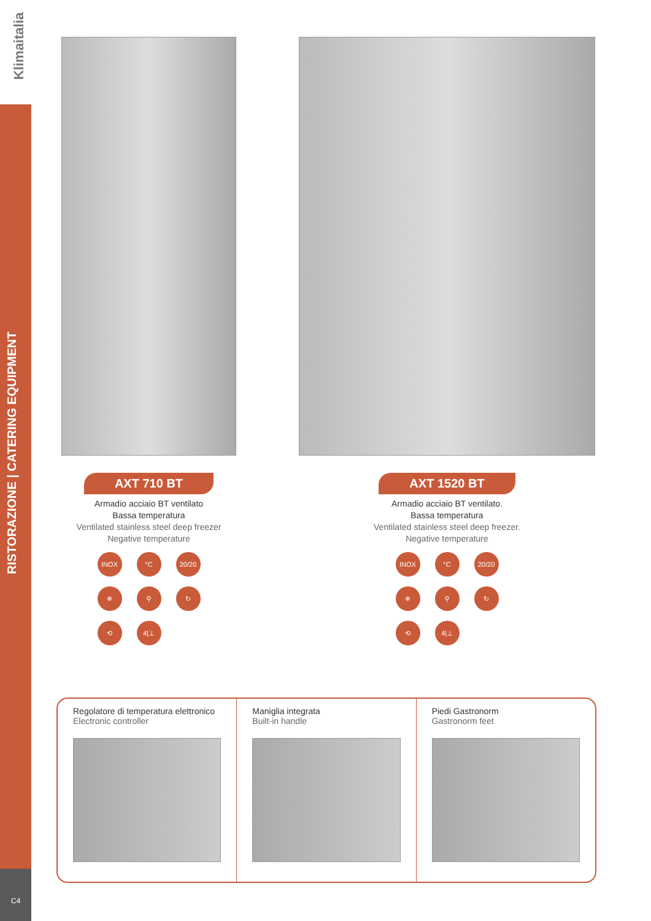Klimaitalia
RISTORAZIONE | CATERING EQUIPMENT
AXT 710 BT
Armadio acciaio BT ventilato
Bassa temperatura
Ventilated stainless steel deep freezer
Negative temperature
INOX
°C
20/20
❄
⚲
↻
⟲
4|⊥
AXT 1520 BT
Armadio acciaio BT ventilato.
Bassa temperatura
Ventilated stainless steel deep freezer.
Negative temperature
INOX
°C
20/20
❄
⚲
↻
⟲
4|⊥
Regolatore di temperatura elettronico
Electronic controller
Maniglia integrata
Built-in handle
Piedi Gastronorm
Gastronorm feet
C4